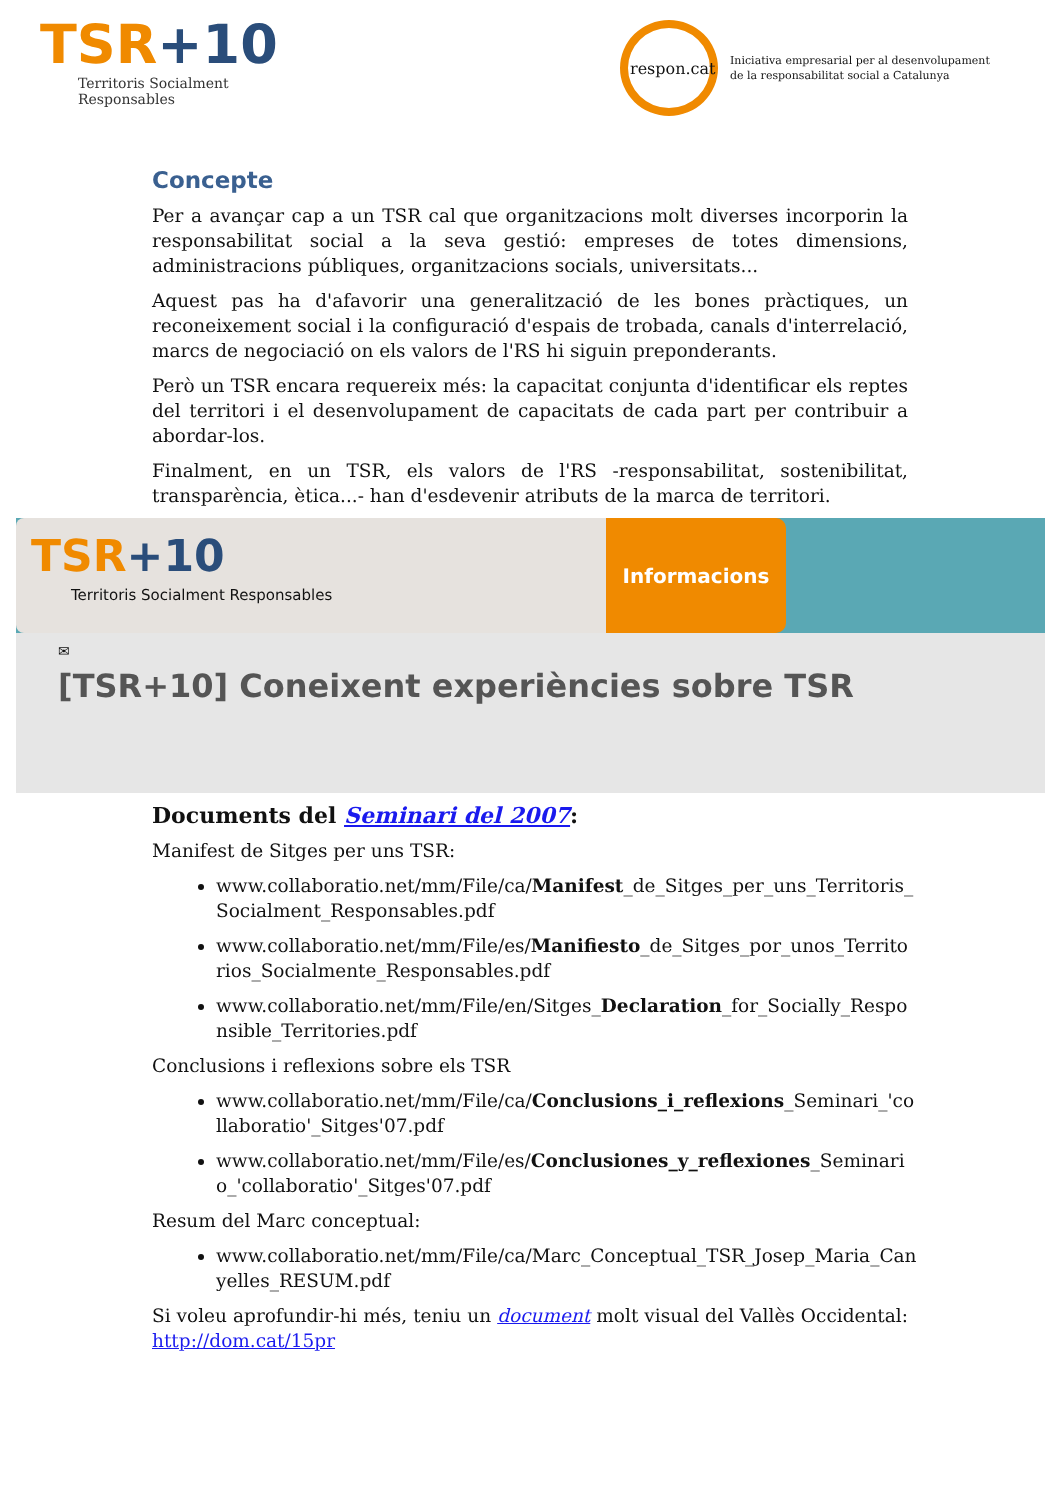TSR+10
Territoris Socialment
Responsables
respon.cat
Iniciativa empresarial per al desenvolupament
de la responsabilitat social a Catalunya
Concepte
Per a avançar cap a un TSR cal que organitzacions molt diverses incorporin la responsabilitat social a la seva gestió: empreses de totes dimensions, administracions públiques, organitzacions socials, universitats...
Aquest pas ha d'afavorir una generalització de les bones pràctiques, un reconeixement social i la configuració d'espais de trobada, canals d'interrelació, marcs de negociació on els valors de l'RS hi siguin preponderants.
Però un TSR encara requereix més: la capacitat conjunta d'identificar els reptes del territori i el desenvolupament de capacitats de cada part per contribuir a abordar-los.
Finalment, en un TSR, els valors de l'RS -responsabilitat, sostenibilitat, transparència, ètica...- han d'esdevenir atributs de la marca de territori.
TSR+10
Territoris Socialment Responsables
Informacions
✉
[TSR+10] Coneixent experiències sobre TSR
Documents del Seminari del 2007:
Manifest de Sitges per uns TSR:
www.collaboratio.net/mm/File/ca/Manifest_de_Sitges_per_uns_Territoris_ Socialment_Responsables.pdf
www.collaboratio.net/mm/File/es/Manifiesto_de_Sitges_por_unos_Territo rios_Socialmente_Responsables.pdf
www.collaboratio.net/mm/File/en/Sitges_Declaration_for_Socially_Respo nsible_Territories.pdf
Conclusions i reflexions sobre els TSR
www.collaboratio.net/mm/File/ca/Conclusions_i_reflexions_Seminari_'co llaboratio'_Sitges'07.pdf
www.collaboratio.net/mm/File/es/Conclusiones_y_reflexiones_Seminari o_'collaboratio'_Sitges'07.pdf
Resum del Marc conceptual:
www.collaboratio.net/mm/File/ca/Marc_Conceptual_TSR_Josep_Maria_Can yelles_RESUM.pdf
Si voleu aprofundir-hi més, teniu un document molt visual del Vallès Occidental: http://dom.cat/15pr